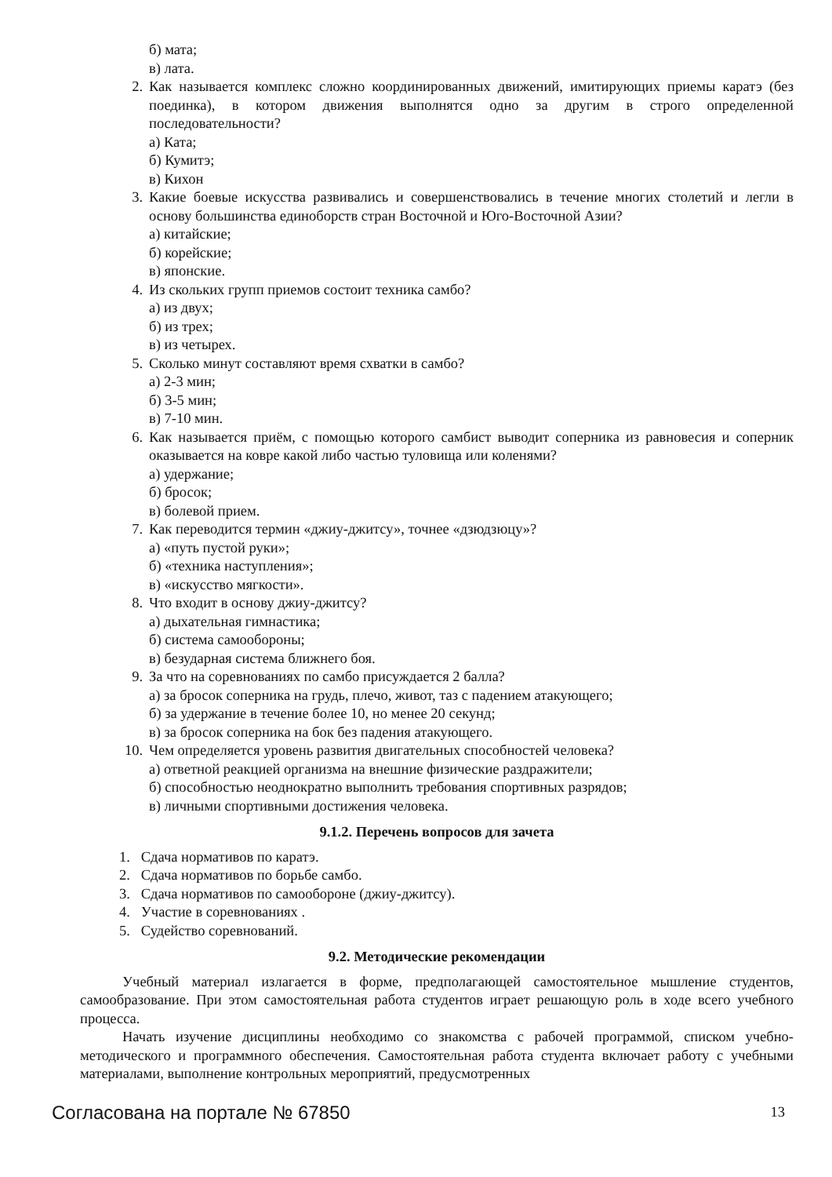б) мата;
в) лата.
2. Как называется комплекс сложно координированных движений, имитирующих приемы каратэ (без поединка), в котором движения выполнятся одно за другим в строго определенной последовательности?
а) Ката;
б) Кумитэ;
в) Кихон
3. Какие боевые искусства развивались и совершенствовались в течение многих столетий и легли в основу большинства единоборств стран Восточной и Юго-Восточной Азии?
а) китайские;
б) корейские;
в) японские.
4. Из скольких групп приемов состоит техника самбо?
а) из двух;
б) из трех;
в) из четырех.
5. Сколько минут составляют время схватки в самбо?
а) 2-3 мин;
б) 3-5 мин;
в) 7-10 мин.
6. Как называется приём, с помощью которого самбист выводит соперника из равновесия и соперник оказывается на ковре какой либо частью туловища или коленями?
а) удержание;
б) бросок;
в) болевой прием.
7. Как переводится термин «джиу-джитсу», точнее «дзюдзюцу»?
а) «путь пустой руки»;
б) «техника наступления»;
в) «искусство мягкости».
8. Что входит в основу джиу-джитсу?
а) дыхательная гимнастика;
б) система самообороны;
в) безударная система ближнего боя.
9. За что на соревнованиях по самбо присуждается 2 балла?
а) за бросок соперника на грудь, плечо, живот, таз с падением атакующего;
б) за удержание в течение более 10, но менее 20 секунд;
в) за бросок соперника на бок без падения атакующего.
10. Чем определяется уровень развития двигательных способностей человека?
а) ответной реакцией организма на внешние физические раздражители;
б) способностью неоднократно выполнить требования спортивных разрядов;
в) личными спортивными достижения человека.
9.1.2. Перечень вопросов для зачета
1. Сдача нормативов по каратэ.
2. Сдача нормативов по борьбе самбо.
3. Сдача нормативов по самообороне (джиу-джитсу).
4. Участие в соревнованиях .
5. Судейство соревнований.
9.2. Методические рекомендации
Учебный материал излагается в форме, предполагающей самостоятельное мышление студентов, самообразование. При этом самостоятельная работа студентов играет решающую роль в ходе всего учебного процесса.
Начать изучение дисциплины необходимо со знакомства с рабочей программой, списком учебно-методического и программного обеспечения. Самостоятельная работа студента включает работу с учебными материалами, выполнение контрольных мероприятий, предусмотренных
Согласована на портале № 67850 13